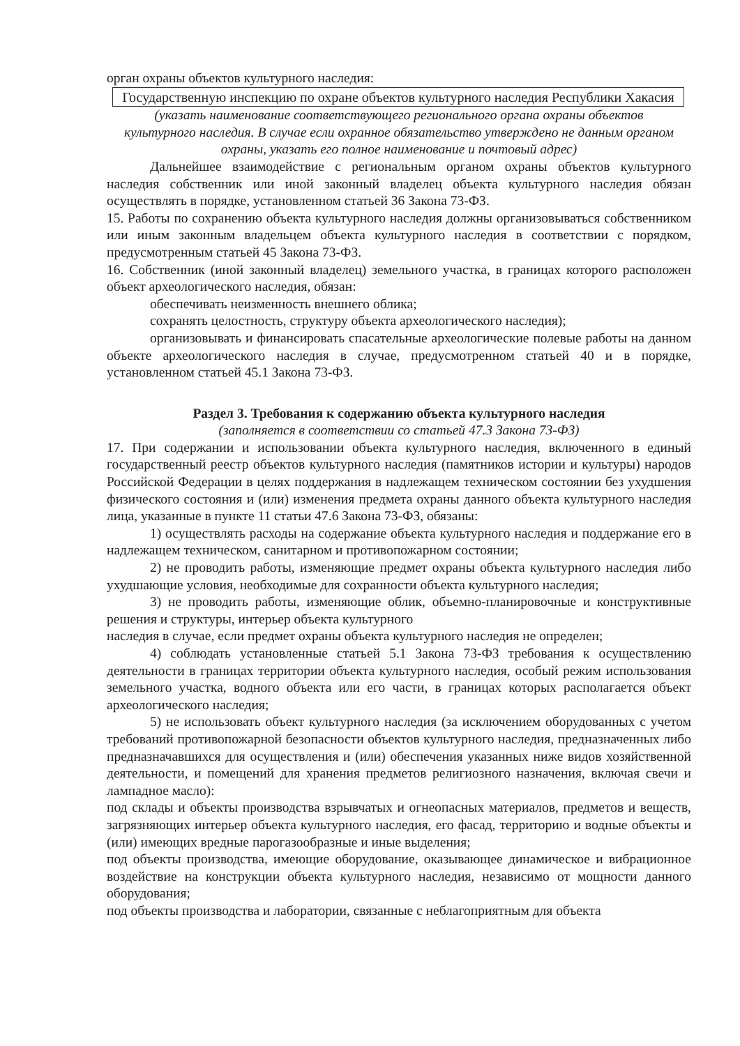орган охраны объектов культурного наследия:
Государственную инспекцию по охране объектов культурного наследия Республики Хакасия
(указать наименование соответствующего регионального органа охраны объектов культурного наследия. В случае если охранное обязательство утверждено не данным органом охраны, указать его полное наименование и почтовый адрес)
Дальнейшее взаимодействие с региональным органом охраны объектов культурного наследия собственник или иной законный владелец объекта культурного наследия обязан осуществлять в порядке, установленном статьей 36 Закона 73-ФЗ.
15. Работы по сохранению объекта культурного наследия должны организовываться собственником или иным законным владельцем объекта культурного наследия в соответствии с порядком, предусмотренным статьей 45 Закона 73-ФЗ.
16. Собственник (иной законный владелец) земельного участка, в границах которого расположен объект археологического наследия, обязан:
обеспечивать неизменность внешнего облика;
сохранять целостность, структуру объекта археологического наследия);
организовывать и финансировать спасательные археологические полевые работы на данном объекте археологического наследия в случае, предусмотренном статьей 40 и в порядке, установленном статьей 45.1 Закона 73-ФЗ.
Раздел 3. Требования к содержанию объекта культурного наследия
(заполняется в соответствии со статьей 47.3 Закона 73-ФЗ)
17. При содержании и использовании объекта культурного наследия, включенного в единый государственный реестр объектов культурного наследия (памятников истории и культуры) народов Российской Федерации в целях поддержания в надлежащем техническом состоянии без ухудшения физического состояния и (или) изменения предмета охраны данного объекта культурного наследия лица, указанные в пункте 11 статьи 47.6 Закона 73-ФЗ, обязаны:
1) осуществлять расходы на содержание объекта культурного наследия и поддержание его в надлежащем техническом, санитарном и противопожарном состоянии;
2) не проводить работы, изменяющие предмет охраны объекта культурного наследия либо ухудшающие условия, необходимые для сохранности объекта культурного наследия;
3) не проводить работы, изменяющие облик, объемно-планировочные и конструктивные решения и структуры, интерьер объекта культурного
наследия в случае, если предмет охраны объекта культурного наследия не определен;
4) соблюдать установленные статьей 5.1 Закона 73-ФЗ требования к осуществлению деятельности в границах территории объекта культурного наследия, особый режим использования земельного участка, водного объекта или его части, в границах которых располагается объект археологического наследия;
5) не использовать объект культурного наследия (за исключением оборудованных с учетом требований противопожарной безопасности объектов культурного наследия, предназначенных либо предназначавшихся для осуществления и (или) обеспечения указанных ниже видов хозяйственной деятельности, и помещений для хранения предметов религиозного назначения, включая свечи и лампадное масло):
под склады и объекты производства взрывчатых и огнеопасных материалов, предметов и веществ, загрязняющих интерьер объекта культурного наследия, его фасад, территорию и водные объекты и (или) имеющих вредные парогазообразные и иные выделения;
под объекты производства, имеющие оборудование, оказывающее динамическое и вибрационное воздействие на конструкции объекта культурного наследия, независимо от мощности данного оборудования;
под объекты производства и лаборатории, связанные с неблагоприятным для объекта